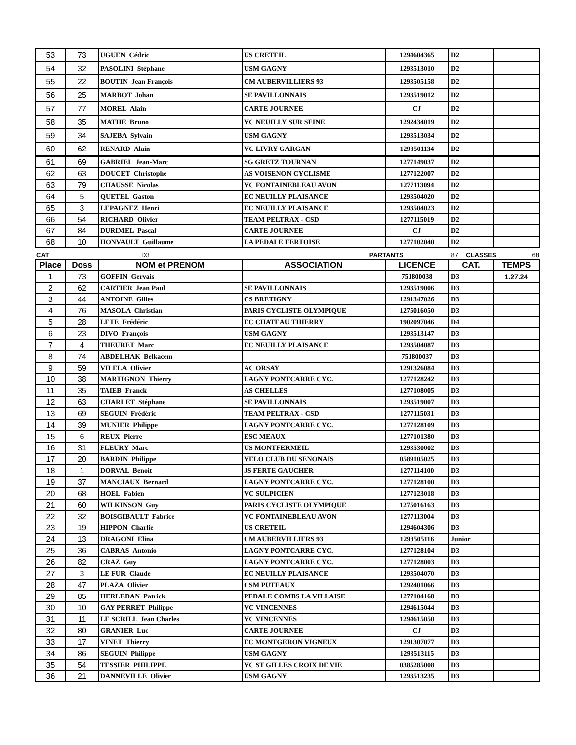| 53 | 73 | UGUEN Cédric | US CRETEIL | 1294604365 | D2 | |
| 54 | 32 | PASOLINI Stéphane | USM GAGNY | 1293513010 | D2 | |
| 55 | 22 | BOUTIN Jean François | CM AUBERVILLIERS 93 | 1293505158 | D2 | |
| 56 | 25 | MARBOT Johan | SE PAVILLONNAIS | 1293519012 | D2 | |
| 57 | 77 | MOREL Alain | CARTE JOURNEE | CJ | D2 | |
| 58 | 35 | MATHE Bruno | VC NEUILLY SUR SEINE | 1292434019 | D2 | |
| 59 | 34 | SAJEBA Sylvain | USM GAGNY | 1293513034 | D2 | |
| 60 | 62 | RENARD Alain | VC LIVRY GARGAN | 1293501134 | D2 | |
| 61 | 69 | GABRIEL Jean-Marc | SG GRETZ TOURNAN | 1277149037 | D2 | |
| 62 | 63 | DOUCET Christophe | AS VOISENON CYCLISME | 1277122007 | D2 | |
| 63 | 79 | CHAUSSE Nicolas | VC FONTAINEBLEAU AVON | 1277113094 | D2 | |
| 64 | 5 | QUETEL Gaston | EC NEUILLY PLAISANCE | 1293504020 | D2 | |
| 65 | 3 | LEPAGNEZ Henri | EC NEUILLY PLAISANCE | 1293504023 | D2 | |
| 66 | 54 | RICHARD Olivier | TEAM PELTRAX - CSD | 1277115019 | D2 | |
| 67 | 84 | DURIMEL Pascal | CARTE JOURNEE | CJ | D2 | |
| 68 | 10 | HONVAULT Guillaume | LA PEDALE FERTOISE | 1277102040 | D2 | |
CAT D3 PARTANTS 87 CLASSES 68
| Place | Doss | NOM et PRENOM | ASSOCIATION | LICENCE | CAT. | TEMPS |
| --- | --- | --- | --- | --- | --- | --- |
| 1 | 73 | GOFFIN Gervais | | 751800038 | D3 | 1.27.24 |
| 2 | 62 | CARTIER Jean Paul | SE PAVILLONNAIS | 1293519006 | D3 | |
| 3 | 44 | ANTOINE Gilles | CS BRETIGNY | 1291347026 | D3 | |
| 4 | 76 | MASOLA Christian | PARIS CYCLISTE OLYMPIQUE | 1275016050 | D3 | |
| 5 | 28 | LETE Frédéric | EC CHATEAU THIERRY | 1902097046 | D4 | |
| 6 | 23 | DIVO François | USM GAGNY | 1293513147 | D3 | |
| 7 | 4 | THEURET Marc | EC NEUILLY PLAISANCE | 1293504087 | D3 | |
| 8 | 74 | ABDELHAK Belkacem | | 751800037 | D3 | |
| 9 | 59 | VILELA Olivier | AC ORSAY | 1291326084 | D3 | |
| 10 | 38 | MARTIGNON Thierry | LAGNY PONTCARRE CYC. | 1277128242 | D3 | |
| 11 | 35 | TAIEB Franck | AS CHELLES | 1277108005 | D3 | |
| 12 | 63 | CHARLET Stéphane | SE PAVILLONNAIS | 1293519007 | D3 | |
| 13 | 69 | SEGUIN Frédéric | TEAM PELTRAX - CSD | 1277115031 | D3 | |
| 14 | 39 | MUNIER Philippe | LAGNY PONTCARRE CYC. | 1277128109 | D3 | |
| 15 | 6 | REUX Pierre | ESC MEAUX | 1277101380 | D3 | |
| 16 | 31 | FLEURY Marc | US MONTFERMEIL | 1293530002 | D3 | |
| 17 | 20 | BARDIN Philippe | VELO CLUB DU SENONAIS | 0589105025 | D3 | |
| 18 | 1 | DORVAL Benoit | JS FERTE GAUCHER | 1277114100 | D3 | |
| 19 | 37 | MANCIAUX Bernard | LAGNY PONTCARRE CYC. | 1277128100 | D3 | |
| 20 | 68 | HOEL Fabien | VC SULPICIEN | 1277123018 | D3 | |
| 21 | 60 | WILKINSON Guy | PARIS CYCLISTE OLYMPIQUE | 1275016163 | D3 | |
| 22 | 32 | BOISGIBAULT Fabrice | VC FONTAINEBLEAU AVON | 1277113004 | D3 | |
| 23 | 19 | HIPPON Charlie | US CRETEIL | 1294604306 | D3 | |
| 24 | 13 | DRAGONI Elina | CM AUBERVILLIERS 93 | 1293505116 | Junior | |
| 25 | 36 | CABRAS Antonio | LAGNY PONTCARRE CYC. | 1277128104 | D3 | |
| 26 | 82 | CRAZ Guy | LAGNY PONTCARRE CYC. | 1277128003 | D3 | |
| 27 | 3 | LE FUR Claude | EC NEUILLY PLAISANCE | 1293504070 | D3 | |
| 28 | 47 | PLAZA Olivier | CSM PUTEAUX | 1292401066 | D3 | |
| 29 | 85 | HERLEDAN Patrick | PEDALE COMBS LA VILLAISE | 1277104168 | D3 | |
| 30 | 10 | GAY PERRET Philippe | VC VINCENNES | 1294615044 | D3 | |
| 31 | 11 | LE SCRILL Jean Charles | VC VINCENNES | 1294615050 | D3 | |
| 32 | 80 | GRANIER Luc | CARTE JOURNEE | CJ | D3 | |
| 33 | 17 | VINET Thierry | EC MONTGERON VIGNEUX | 1291307077 | D3 | |
| 34 | 86 | SEGUIN Philippe | USM GAGNY | 1293513115 | D3 | |
| 35 | 54 | TESSIER PHILIPPE | VC ST GILLES CROIX DE VIE | 0385285008 | D3 | |
| 36 | 21 | DANNEVILLE Olivier | USM GAGNY | 1293513235 | D3 | |